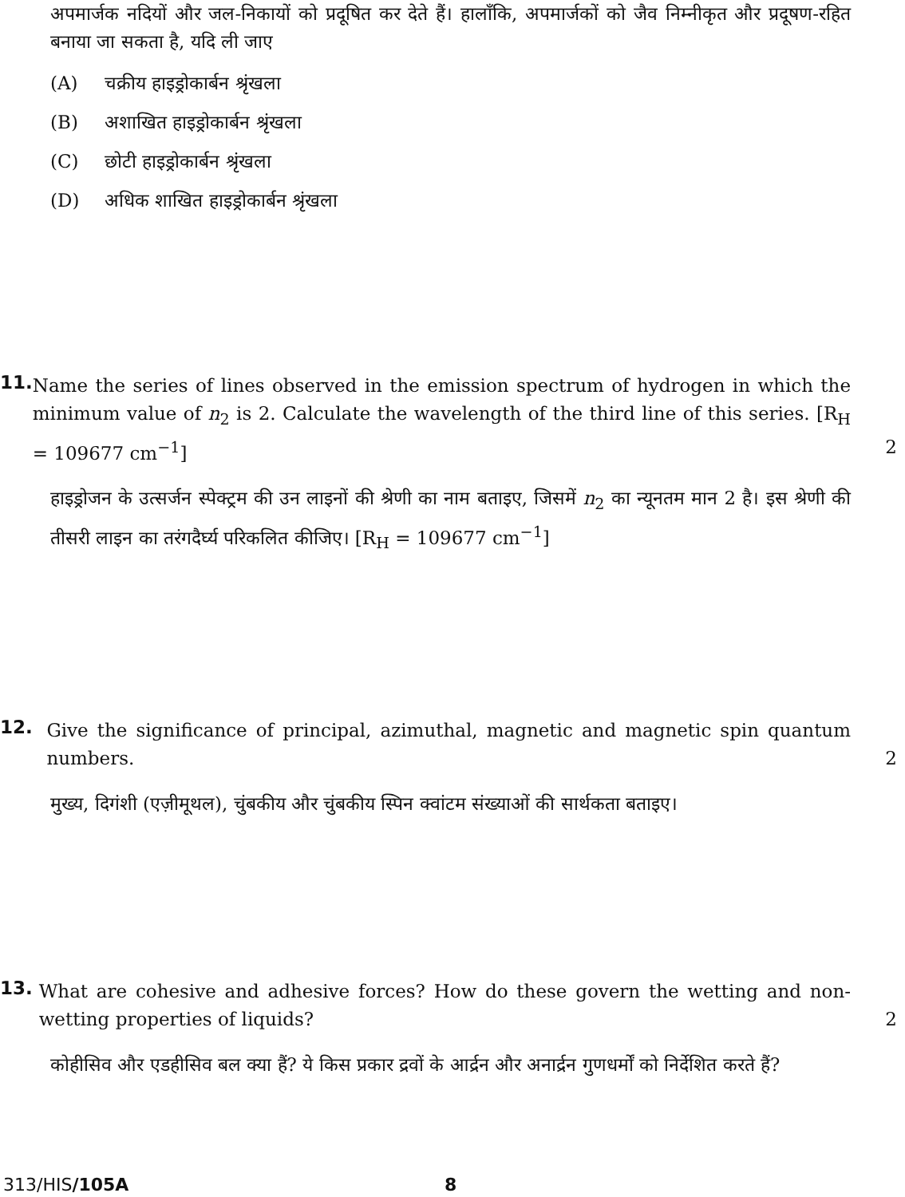अपमार्जक नदियों और जल-निकायों को प्रदूषित कर देते हैं। हालाँकि, अपमार्जकों को जैव निम्नीकृत और प्रदूषण-रहित बनाया जा सकता है, यदि ली जाए
(A) चक्रीय हाइड्रोकार्बन श्रृंखला
(B) अशाखित हाइड्रोकार्बन श्रृंखला
(C) छोटी हाइड्रोकार्बन श्रृंखला
(D) अधिक शाखित हाइड्रोकार्बन श्रृंखला
11.
Name the series of lines observed in the emission spectrum of hydrogen in which the minimum value of n<sub>2</sub> is 2. Calculate the wavelength of the third line of this series. [R<sub>H</sub> = 109677 cm<sup>−1</sup>] 2
हाइड्रोजन के उत्सर्जन स्पेक्ट्रम की उन लाइनों की श्रेणी का नाम बताइए, जिसमें n<sub>2</sub> का न्यूनतम मान 2 है। इस श्रेणी की तीसरी लाइन का तरंगदैर्घ्य परिकलित कीजिए। [R<sub>H</sub> = 109677 cm<sup>−1</sup>]
12.
Give the significance of principal, azimuthal, magnetic and magnetic spin quantum numbers. 2
मुख्य, दिगंशी (एज़ीमूथल), चुंबकीय और चुंबकीय स्पिन क्वांटम संख्याओं की सार्थकता बताइए।
13.
What are cohesive and adhesive forces? How do these govern the wetting and non-wetting properties of liquids? 2
कोहीसिव और एडहीसिव बल क्या हैं? ये किस प्रकार द्रवों के आर्द्रन और अनार्द्रन गुणधर्मों को निर्देशित करते हैं?
313/HIS/105A 8